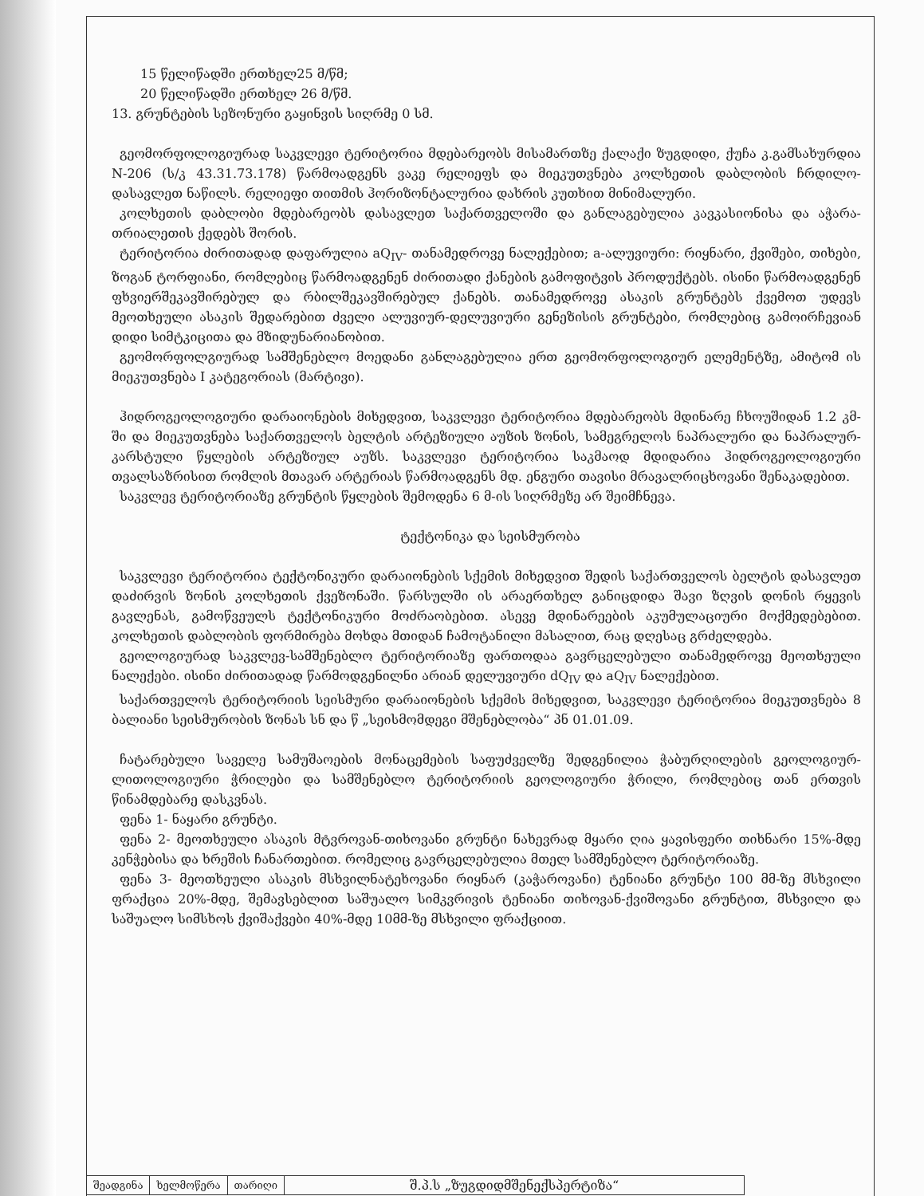15 წელიწადში ერთხელ25 მ/წმ;
20 წელიწადში ერთხელ 26 მ/წმ.
13. გრუნტების სეზონური გაყინვის სიღრმე 0 სმ.
გეომორფოლოგიურად საკვლევი ტერიტორია მდებარეობს მისამართზე ქალაქი ზუგდიდი, ქუჩა კ.გამსახურდია N-206 (ს/კ 43.31.73.178) წარმოადგენს ვაკე რელიეფს და მიეკუთვნება კოლხეთის დაბლობის ჩრდილო-დასავლეთ ნაწილს. რელიეფი თითმის ჰორიზონტალურია დახრის კუთხით მინიმალური.
კოლხეთის დაბლობი მდებარეობს დასავლეთ საქართველოში და განლაგებულია კავკასიონისა და აჭარა-თრიალეთის ქედებს შორის.
ტერიტორია ძირითადად დაფარულია aQ<sub>IV</sub>- თანამედროვე ნალექებით; a-ალუვიური: რიყნარი, ქვიშები, თიხები, ზოგან ტორფიანი, რომლებიც წარმოადგენენ ძირითადი ქანების გამოფიტვის პროდუქტებს. ისინი წარმოადგენენ ფხვიერშეკავშირებულ და რბილშეკავშირებულ ქანებს. თანამედროვე ასაკის გრუნტებს ქვემოთ უდევს მეოთხეული ასაკის შედარებით ძველი ალუვიურ-დელუვიური გენეზისის გრუნტები, რომლებიც გამოირჩევიან დიდი სიმტკიცითა და მზიდუნარიანობით.
გეომორფოლგიურად სამშენებლო მოედანი განლაგებულია ერთ გეომორფოლოგიურ ელემენტზე, ამიტომ ის მიეკუთვნება I კატეგორიას (მარტივი).
ჰიდროგეოლოგიური დარაიონების მიხედვით, საკვლევი ტერიტორია მდებარეობს მდინარე ჩხოუშიდან 1.2 კმ-ში და მიეკუთვნება საქართველოს ბელტის არტეზიული აუზის ზონის, სამეგრელოს ნაპრალური და ნაპრალურ-კარსტული წყლების არტეზიულ აუზს. საკვლევი ტერიტორია საკმაოდ მდიდარია ჰიდროგეოლოგიური თვალსაზრისით რომლის მთავარ არტერიას წარმოადგენს მდ. ენგური თავისი მრავალრიცხოვანი შენაკადებით.
საკვლევ ტერიტორიაზე გრუნტის წყლების შემოდენა 6 მ-ის სიღრმეზე არ შეიმჩნევა.
ტექტონიკა და სეისმურობა
საკვლევი ტერიტორია ტექტონიკური დარაიონების სქემის მიხედვით შედის საქართველოს ბელტის დასავლეთ დაძირვის ზონის კოლხეთის ქვეზონაში. წარსულში ის არაერთხელ განიცდიდა შავი ზღვის დონის რყევის გავლენას, გამოწვეულს ტექტონიკური მოძრაობებით. ასევე მდინარეების აკუმულაციური მოქმედებებით. კოლხეთის დაბლობის ფორმირება მოხდა მთიდან ჩამოტანილი მასალით, რაც დღესაც გრძელდება.
გეოლოგიურად საკვლევ-სამშენებლო ტერიტორიაზე ფართოდაა გავრცელებული თანამედროვე მეოთხეული ნალექები. ისინი ძირითადად წარმოდგენილნი არიან დელუვიური dQ<sub>IV</sub> და aQ<sub>IV</sub> ნალექებით.
საქართველოს ტერიტორიის სეისმური დარაიონების სქემის მიხედვით, საკვლევი ტერიტორია მიეკუთვნება 8 ბალიანი სეისმურობის ზონას სნ და წ „სეისმომდეგი მშენებლობა“ პნ 01.01.09.
ჩატარებული საველე სამუშაოების მონაცემების საფუძველზე შედგენილია ჭაბურღილების გეოლოგიურ-ლითოლოგიური ჭრილები და სამშენებლო ტერიტორიის გეოლოგიური ჭრილი, რომლებიც თან ერთვის წინამდებარე დასკვნას.
ფენა 1- ნაყარი გრუნტი.
ფენა 2- მეოთხეული ასაკის მტვროვან-თიხოვანი გრუნტი ნახევრად მყარი ღია ყავისფერი თიხნარი 15%-მდე კენჭებისა და ხრეშის ჩანართებით. რომელიც გავრცელებულია მთელ სამშენებლო ტერიტორიაზე.
ფენა 3- მეოთხეული ასაკის მსხვილნატეხოვანი რიყნარ (კაჭაროვანი) ტენიანი გრუნტი 100 მმ-ზე მსხვილი ფრაქცია 20%-მდე, შემავსებლით საშუალო სიმკვრივის ტენიანი თიხოვან-ქვიშოვანი გრუნტით, მსხვილი და საშუალო სიმსხოს ქვიშაქვები 40%-მდე 10მმ-ზე მსხვილი ფრაქციით.
| შეადგინა | ხელმოწერა | თარიღი | შ.პ.ს „ზუგდიდმშენექსპერტიზა“ |